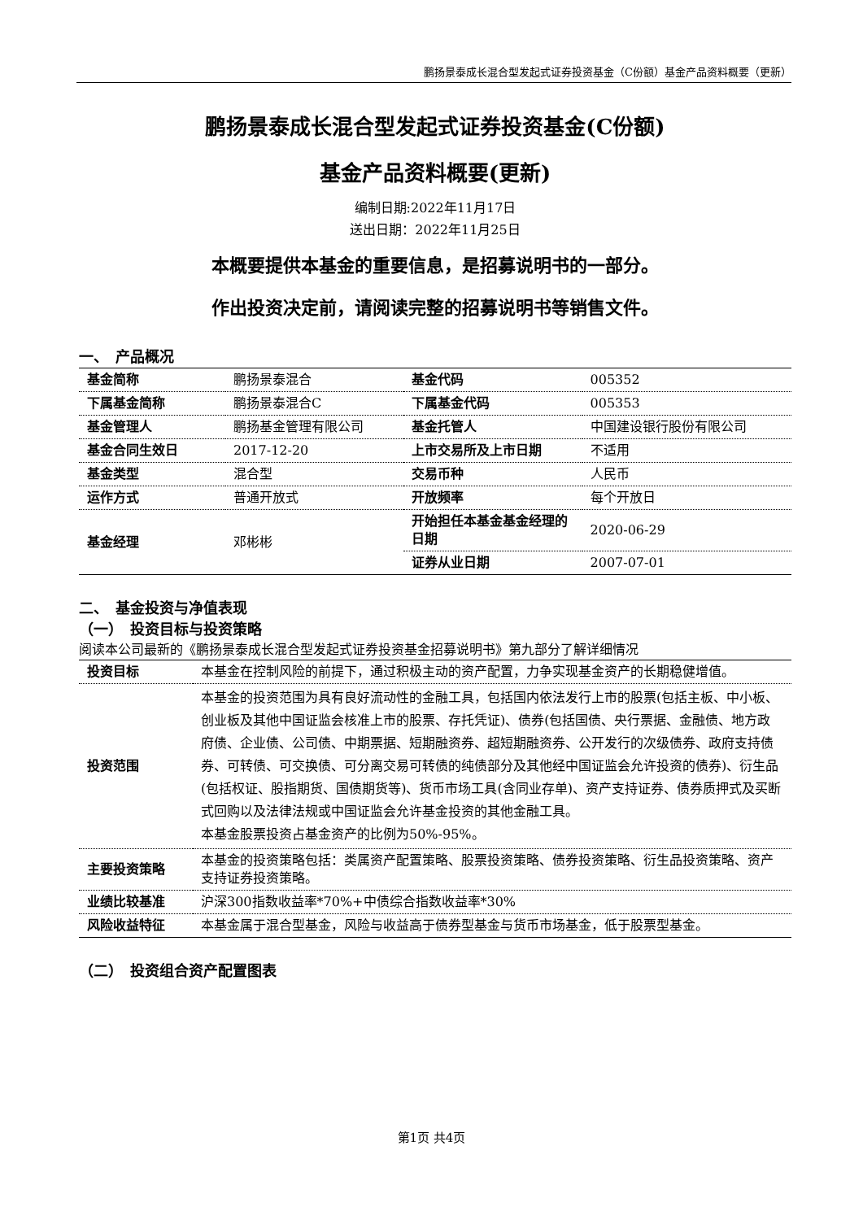鹏扬景泰成长混合型发起式证券投资基金（C份额）基金产品资料概要（更新）
鹏扬景泰成长混合型发起式证券投资基金(C份额)
基金产品资料概要(更新)
编制日期:2022年11月17日
送出日期：2022年11月25日
本概要提供本基金的重要信息，是招募说明书的一部分。
作出投资决定前，请阅读完整的招募说明书等销售文件。
一、　产品概况
| 基金简称 | 鹏扬景泰混合 | 基金代码 | 005352 |
| 下属基金简称 | 鹏扬景泰混合C | 下属基金代码 | 005353 |
| 基金管理人 | 鹏扬基金管理有限公司 | 基金托管人 | 中国建设银行股份有限公司 |
| 基金合同生效日 | 2017-12-20 | 上市交易所及上市日期 | 不适用 |
| 基金类型 | 混合型 | 交易币种 | 人民币 |
| 运作方式 | 普通开放式 | 开放频率 | 每个开放日 |
| 基金经理 | 邓彬彬 | 开始担任本基金基金经理的日期 | 2020-06-29 |
| | | 证券从业日期 | 2007-07-01 |
二、　基金投资与净值表现
（一）　投资目标与投资策略
阅读本公司最新的《鹏扬景泰成长混合型发起式证券投资基金招募说明书》第九部分了解详细情况
| 投资目标 | 本基金在控制风险的前提下，通过积极主动的资产配置，力争实现基金资产的长期稳健增值。 |
| 投资范围 | 本基金的投资范围为具有良好流动性的金融工具，包括国内依法发行上市的股票(包括主板、中小板、创业板及其他中国证监会核准上市的股票、存托凭证)、债券(包括国债、央行票据、金融债、地方政府债、企业债、公司债、中期票据、短期融资券、超短期融资券、公开发行的次级债券、政府支持债券、可转债、可交换债、可分离交易可转债的纯债部分及其他经中国证监会允许投资的债券)、衍生品(包括权证、股指期货、国债期货等)、货币市场工具(含同业存单)、资产支持证券、债券质押式及买断式回购以及法律法规或中国证监会允许基金投资的其他金融工具。 本基金股票投资占基金资产的比例为50%-95%。 |
| 主要投资策略 | 本基金的投资策略包括：类属资产配置策略、股票投资策略、债券投资策略、衍生品投资策略、资产支持证券投资策略。 |
| 业绩比较基准 | 沪深300指数收益率*70%+中债综合指数收益率*30% |
| 风险收益特征 | 本基金属于混合型基金，风险与收益高于债券型基金与货币市场基金，低于股票型基金。 |
（二）　投资组合资产配置图表
第1页 共4页